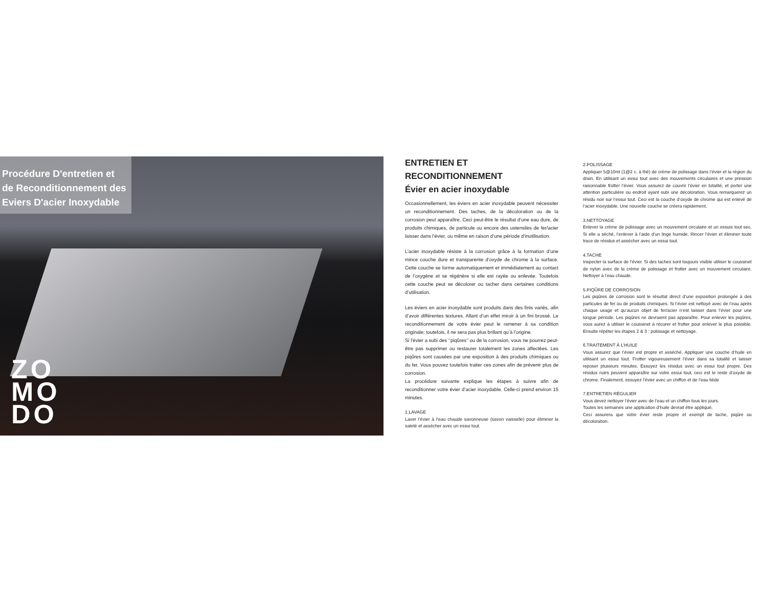Procédure D'entretien et
de Reconditionnement des
Eviers D'acier Inoxydable
ZO
MO
DO
ENTRETIEN ET
RECONDITIONNEMENT
Évier en acier inoxydable
Occasionnellement, les éviers en acier inoxydable peuvent nécessiter un reconditionnement. Des taches, de la décoloration ou de la corrosion peut apparaître. Ceci peut-être le résultat d’une eau dure, de produits chimiques, de particule ou encore des ustensiles de fer/acier laisser dans l’évier, ou même en raison d’une période d’inutilisation.
L’acier inoxydable résiste à la corrosion grâce à la formation d’une mince couche dure et transparente d’oxyde de chrome à la surface. Cette couche se forme automatiquement et immédiatement au contact de l’oxygène et se régénère si elle est rayée ou enlevée. Toutefois cette couche peut se décolorer ou tacher dans certaines conditions d’utilisation.
Les éviers en acier inoxydable sont produits dans des finis variés, afin d’avoir différentes textures. Allant d’un effet miroir à un fini brossé. Le reconditionnement de votre évier peut le ramener à sa condition originale; toutefois, il ne sera pas plus brillant qu’à l’origine.
Si l’évier a subi des ‘’piqûres’’ ou de la corrosion, vous ne pourrez peut-être pas supprimer ou restaurer totalement les zones affectées. Les piqûres sont causées par une exposition à des produits chimiques ou du fer. Vous pouvez toutefois traiter ces zones afin de prévenir plus de corrosion.
La procédure suivante explique les étapes à suivre afin de reconditionner votre évier d’acier inoxydable. Celle-ci prend environ 15 minutes.
1.LAVAGE
Laver l’évier à l’eau chaude savonneuse (savon vaisselle) pour éliminer la saleté et assécher avec un essui tout.
2.POLISSAGE
Appliquer 5@10ml (1@2 c. à thé) de crème de polissage dans l’évier et la région du drain. En utilisant un essui tout avec des mouvements circulaires et une pression raisonnable frotter l’évier. Vous assurez de couvrir l’évier en totalité, et porter une attention particulière ou endroit ayant subi une décoloration. Vous remarquerez un résidu noir sur l’essui tout. Ceci est la couche d’oxyde de chrome qui est enlevé de l’acier inoxydable. Une nouvelle couche se créera rapidement.
3.NETTOYAGE
Enlever la crème de polissage avec un mouvement circulaire et un essuis tout sec. Si elle a séché, l’enlever à l’aide d’un linge humide. Rincer l’évier et éliminer toute trace de résidus et assécher avec un essui tout.
4.TACHE
Inspecter la surface de l’évier. Si des taches sont toujours visible utiliser le coussinet de nylon avec de la crème de polissage et frotter avec un mouvement circulaire. Nettoyer à l’eau chaude.
5.PIQÛRE DE CORROSION
Les piqûres de corrosion sont le résultat direct d’une exposition prolongée à des particules de fer ou de produits chimiques. Si l’évier est nettoyé avec de l’eau après chaque usage et qu’aucun objet de fer/acier n’est laisser dans l’évier pour une longue période. Les piqûres ne devraient pas apparaître. Pour enlever les piqûres, vous aurez à utiliser le coussinet à récurer et frotter pour enlever le plus possible. Ensuite répéter les étapes 2 & 3 : polissage et nettoyage.
6.TRAITEMENT À L’HUILE
Vous assurez que l’évier est propre et asséché. Appliquer une couche d’huile en utilisant un essui tout. Frotter vigoureusement l’évier dans sa totalité et laisser reposer plusieurs minutes. Essuyez les résidus avec un essui tout propre. Des résidus noirs peuvent apparaître sur votre essui tout, ceci est le reste d’oxyde de chrome. Finalement, essuyez l’évier avec un chiffon et de l’eau tiède
7.ENTRETIEN RÉGULIER
Vous devez nettoyer l’évier avec de l’eau et un chiffon tous les jours.
Toutes les semaines une application d’huile devrait être appliqué.
Ceci assurera que votre évier reste propre et exempt de tache, piqûre ou décoloration.